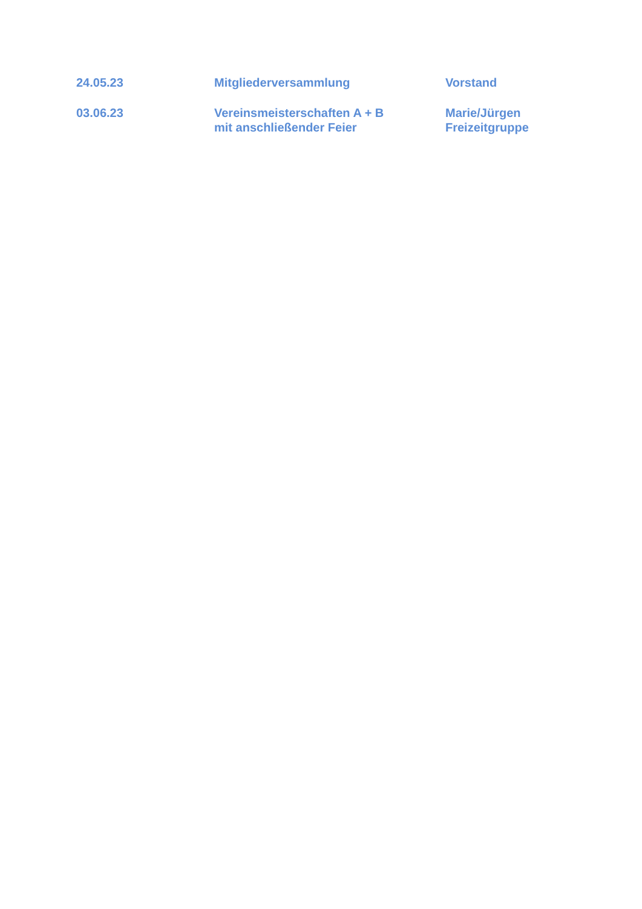| 24.05.23 | Mitgliederversammlung | Vorstand |
| 03.06.23 | Vereinsmeisterschaften A + B mit anschließender Feier | Marie/Jürgen Freizeitgruppe |